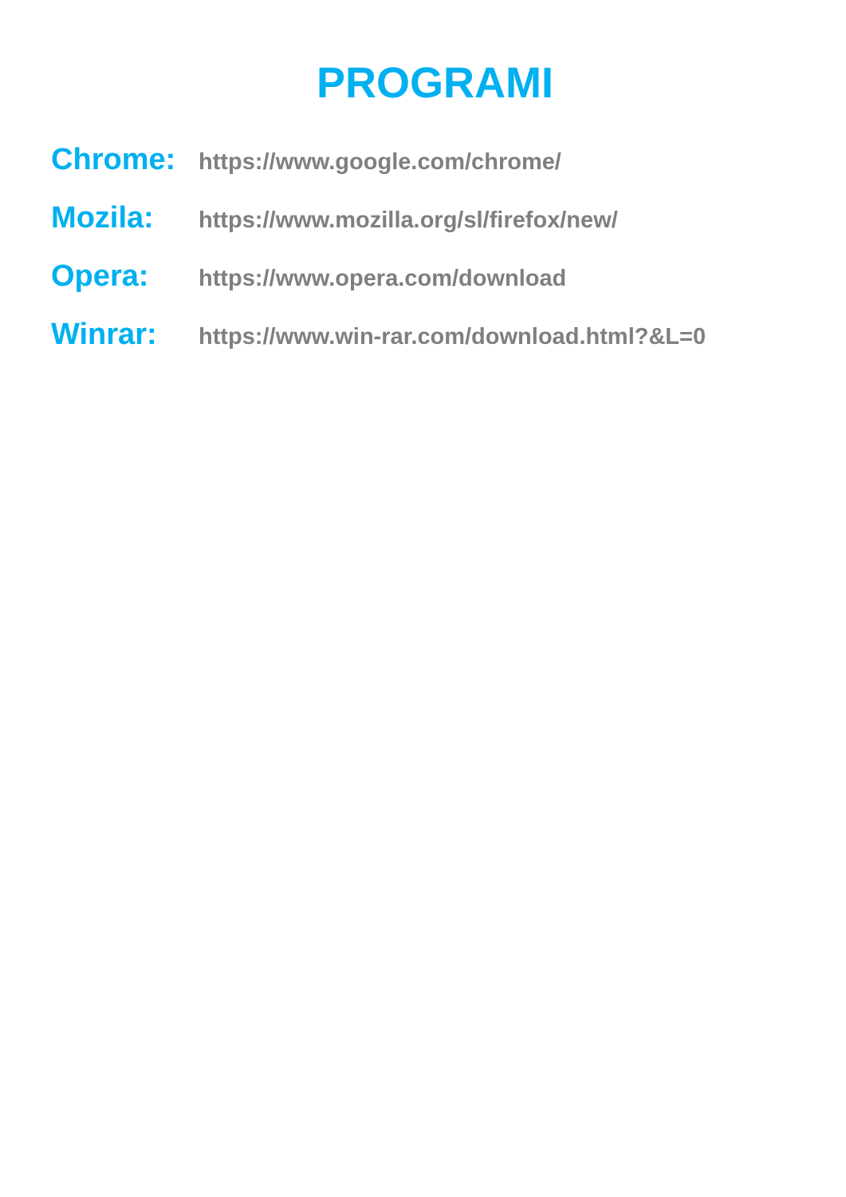PROGRAMI
Chrome: https://www.google.com/chrome/
Mozila: https://www.mozilla.org/sl/firefox/new/
Opera: https://www.opera.com/download
Winrar: https://www.win-rar.com/download.html?&L=0